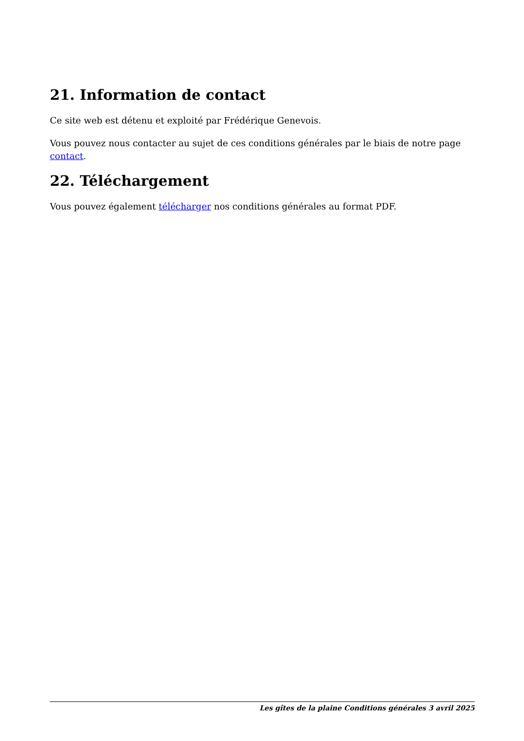21. Information de contact
Ce site web est détenu et exploité par Frédérique Genevois.
Vous pouvez nous contacter au sujet de ces conditions générales par le biais de notre page contact.
22. Téléchargement
Vous pouvez également télécharger nos conditions générales au format PDF.
Les gîtes de la plaine Conditions générales 3 avril 2025